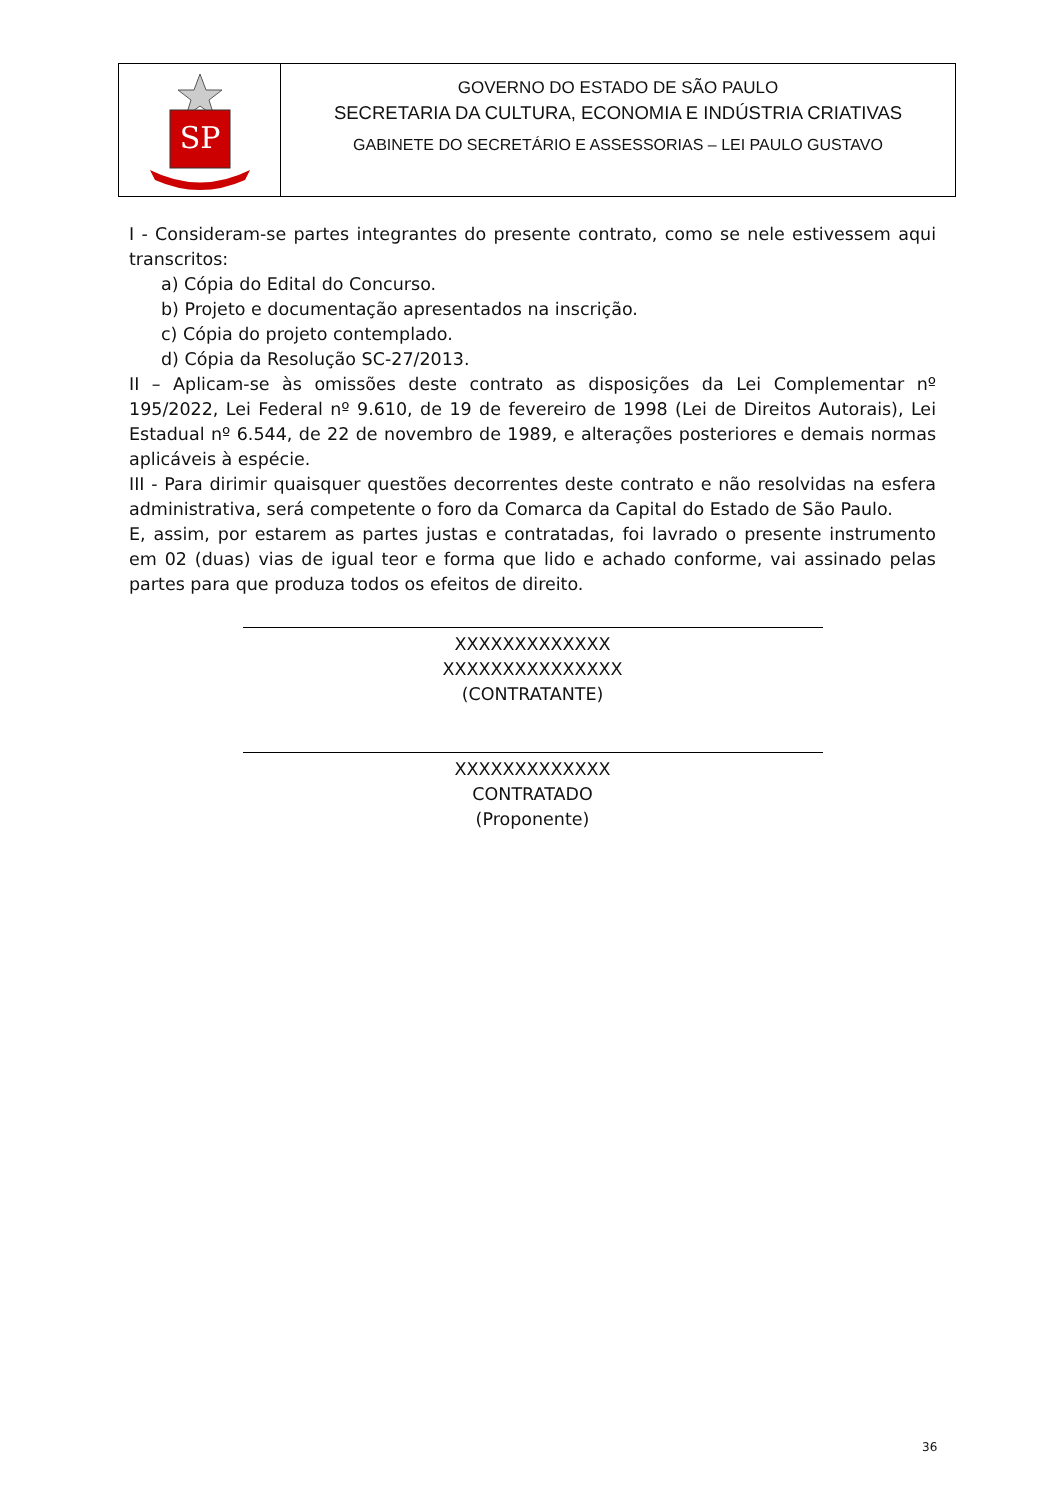SP
GOVERNO DO ESTADO DE SÃO PAULO
SECRETARIA DA CULTURA, ECONOMIA E INDÚSTRIA CRIATIVAS
GABINETE DO SECRETÁRIO E ASSESSORIAS – LEI PAULO GUSTAVO
I - Consideram-se partes integrantes do presente contrato, como se nele estivessem aqui transcritos:
a) Cópia do Edital do Concurso.
b) Projeto e documentação apresentados na inscrição.
c) Cópia do projeto contemplado.
d) Cópia da Resolução SC-27/2013.
II – Aplicam-se às omissões deste contrato as disposições da Lei Complementar nº 195/2022, Lei Federal nº 9.610, de 19 de fevereiro de 1998 (Lei de Direitos Autorais), Lei Estadual nº 6.544, de 22 de novembro de 1989, e alterações posteriores e demais normas aplicáveis à espécie.
III - Para dirimir quaisquer questões decorrentes deste contrato e não resolvidas na esfera administrativa, será competente o foro da Comarca da Capital do Estado de São Paulo.
E, assim, por estarem as partes justas e contratadas, foi lavrado o presente instrumento em 02 (duas) vias de igual teor e forma que lido e achado conforme, vai assinado pelas partes para que produza todos os efeitos de direito.
XXXXXXXXXXXXX
XXXXXXXXXXXXXXX
(CONTRATANTE)
XXXXXXXXXXXXX
CONTRATADO
(Proponente)
36